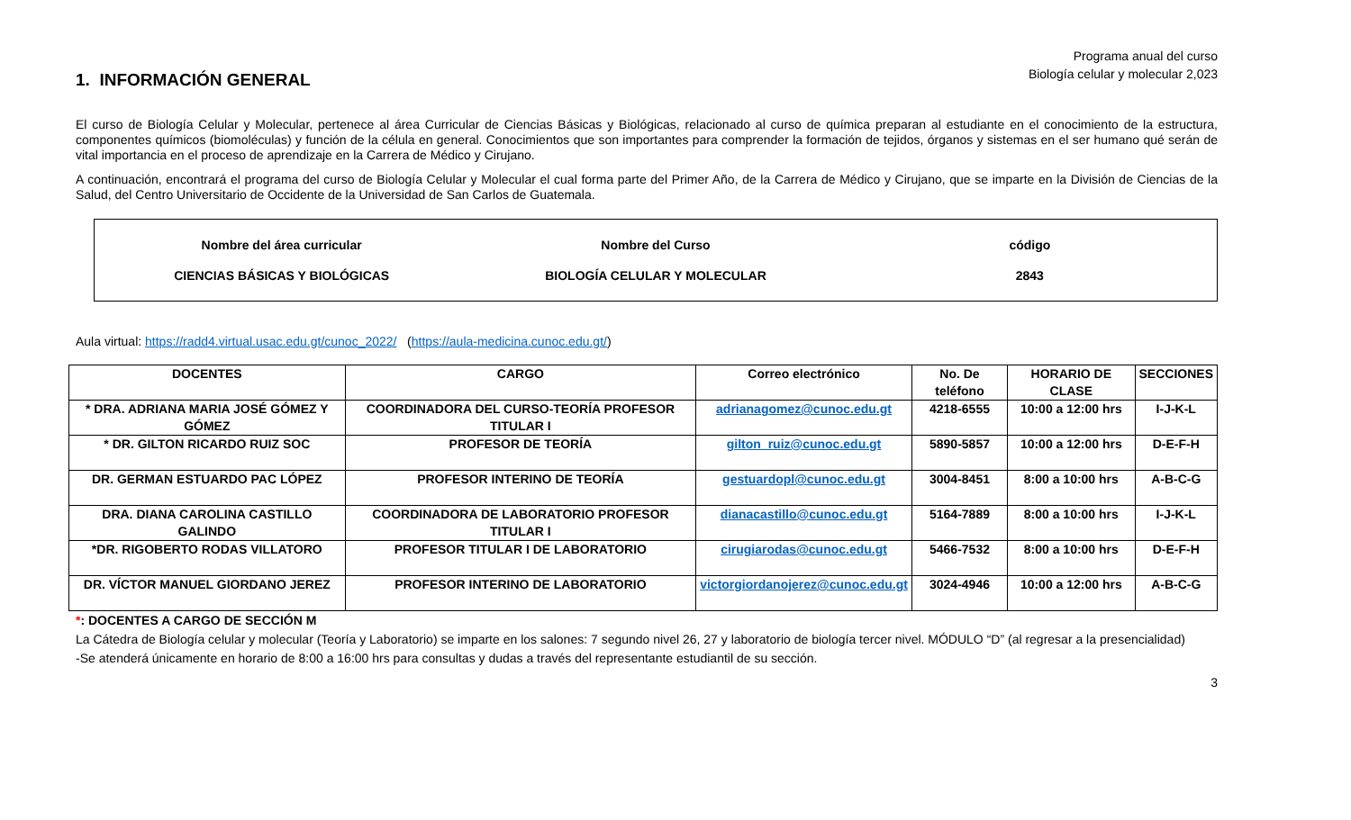Programa anual del curso
Biología celular y molecular 2,023
1. INFORMACIÓN GENERAL
El curso de Biología Celular y Molecular, pertenece al área Curricular de Ciencias Básicas y Biológicas, relacionado al curso de química preparan al estudiante en el conocimiento de la estructura, componentes químicos (biomoléculas) y función de la célula en general. Conocimientos que son importantes para comprender la formación de tejidos, órganos y sistemas en el ser humano qué serán de vital importancia en el proceso de aprendizaje en la Carrera de Médico y Cirujano.
A continuación, encontrará el programa del curso de Biología Celular y Molecular el cual forma parte del Primer Año, de la Carrera de Médico y Cirujano, que se imparte en la División de Ciencias de la Salud, del Centro Universitario de Occidente de la Universidad de San Carlos de Guatemala.
Nombre del área curricular
Nombre del Curso
código
CIENCIAS BÁSICAS Y BIOLÓGICAS
BIOLOGÍA CELULAR Y MOLECULAR
2843
Aula virtual: https://radd4.virtual.usac.edu.gt/cunoc_2022/ (https://aula-medicina.cunoc.edu.gt/)
| DOCENTES | CARGO | Correo electrónico | No. De teléfono | HORARIO DE CLASE | SECCIONES |
| --- | --- | --- | --- | --- | --- |
| * DRA. ADRIANA MARIA JOSÉ GÓMEZ Y GÓMEZ | COORDINADORA DEL CURSO-TEORÍA PROFESOR TITULAR I | adrianagomez@cunoc.edu.gt | 4218-6555 | 10:00 a 12:00 hrs | I-J-K-L |
| * DR. GILTON RICARDO RUIZ SOC | PROFESOR DE TEORÍA | gilton_ruiz@cunoc.edu.gt | 5890-5857 | 10:00 a 12:00 hrs | D-E-F-H |
| DR. GERMAN ESTUARDO PAC LÓPEZ | PROFESOR INTERINO DE TEORÍA | gestuardopl@cunoc.edu.gt | 3004-8451 | 8:00 a 10:00 hrs | A-B-C-G |
| DRA. DIANA CAROLINA CASTILLO GALINDO | COORDINADORA DE LABORATORIO PROFESOR TITULAR I | dianacastillo@cunoc.edu.gt | 5164-7889 | 8:00 a 10:00 hrs | I-J-K-L |
| *DR. RIGOBERTO RODAS VILLATORO | PROFESOR TITULAR I DE LABORATORIO | cirugiarodas@cunoc.edu.gt | 5466-7532 | 8:00 a 10:00 hrs | D-E-F-H |
| DR. VÍCTOR MANUEL GIORDANO JEREZ | PROFESOR INTERINO DE LABORATORIO | victorgiordanojerez@cunoc.edu.gt | 3024-4946 | 10:00 a 12:00 hrs | A-B-C-G |
*: DOCENTES A CARGO DE SECCIÓN M
La Cátedra de Biología celular y molecular (Teoría y Laboratorio) se imparte en los salones: 7 segundo nivel 26, 27 y laboratorio de biología tercer nivel. MÓDULO “D” (al regresar a la presencialidad)
-Se atenderá únicamente en horario de 8:00 a 16:00 hrs para consultas y dudas a través del representante estudiantil de su sección.
3